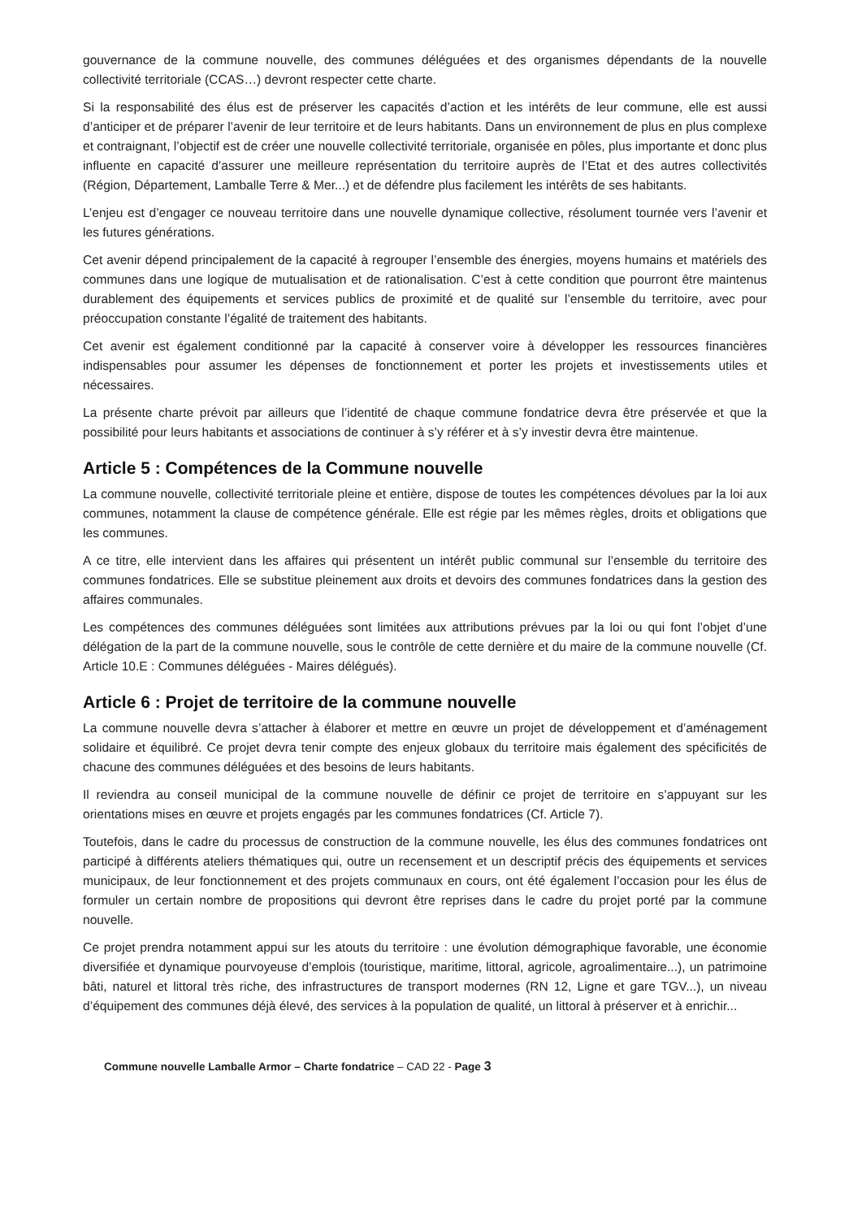gouvernance de la commune nouvelle, des communes déléguées et des organismes dépendants de la nouvelle collectivité territoriale (CCAS…) devront respecter cette charte.
Si la responsabilité des élus est de préserver les capacités d’action et les intérêts de leur commune, elle est aussi d’anticiper et de préparer l’avenir de leur territoire et de leurs habitants. Dans un environnement de plus en plus complexe et contraignant, l’objectif est de créer une nouvelle collectivité territoriale, organisée en pôles, plus importante et donc plus influente en capacité d’assurer une meilleure représentation du territoire auprès de l’Etat et des autres collectivités (Région, Département, Lamballe Terre & Mer...) et de défendre plus facilement les intérêts de ses habitants.
L’enjeu est d’engager ce nouveau territoire dans une nouvelle dynamique collective, résolument tournée vers l’avenir et les futures générations.
Cet avenir dépend principalement de la capacité à regrouper l’ensemble des énergies, moyens humains et matériels des communes dans une logique de mutualisation et de rationalisation. C’est à cette condition que pourront être maintenus durablement des équipements et services publics de proximité et de qualité sur l’ensemble du territoire, avec pour préoccupation constante l’égalité de traitement des habitants.
Cet avenir est également conditionné par la capacité à conserver voire à développer les ressources financières indispensables pour assumer les dépenses de fonctionnement et porter les projets et investissements utiles et nécessaires.
La présente charte prévoit par ailleurs que l’identité de chaque commune fondatrice devra être préservée et que la possibilité pour leurs habitants et associations de continuer à s’y référer et à s’y investir devra être maintenue.
Article 5 : Compétences de la Commune nouvelle
La commune nouvelle, collectivité territoriale pleine et entière, dispose de toutes les compétences dévolues par la loi aux communes, notamment la clause de compétence générale. Elle est régie par les mêmes règles, droits et obligations que les communes.
A ce titre, elle intervient dans les affaires qui présentent un intérêt public communal sur l’ensemble du territoire des communes fondatrices. Elle se substitue pleinement aux droits et devoirs des communes fondatrices dans la gestion des affaires communales.
Les compétences des communes déléguées sont limitées aux attributions prévues par la loi ou qui font l’objet d’une délégation de la part de la commune nouvelle, sous le contrôle de cette dernière et du maire de la commune nouvelle (Cf. Article 10.E : Communes déléguées - Maires délégués).
Article 6 : Projet de territoire de la commune nouvelle
La commune nouvelle devra s’attacher à élaborer et mettre en œuvre un projet de développement et d’aménagement solidaire et équilibré. Ce projet devra tenir compte des enjeux globaux du territoire mais également des spécificités de chacune des communes déléguées et des besoins de leurs habitants.
Il reviendra au conseil municipal de la commune nouvelle de définir ce projet de territoire en s’appuyant sur les orientations mises en œuvre et projets engagés par les communes fondatrices (Cf. Article 7).
Toutefois, dans le cadre du processus de construction de la commune nouvelle, les élus des communes fondatrices ont participé à différents ateliers thématiques qui, outre un recensement et un descriptif précis des équipements et services municipaux, de leur fonctionnement et des projets communaux en cours, ont été également l’occasion pour les élus de formuler un certain nombre de propositions qui devront être reprises dans le cadre du projet porté par la commune nouvelle.
Ce projet prendra notamment appui sur les atouts du territoire : une évolution démographique favorable, une économie diversifiée et dynamique pourvoyeuse d’emplois (touristique, maritime, littoral, agricole, agroalimentaire...), un patrimoine bâti, naturel et littoral très riche, des infrastructures de transport modernes (RN 12, Ligne et gare TGV...), un niveau d’équipement des communes déjà élevé, des services à la population de qualité, un littoral à préserver et à enrichir...
Commune nouvelle Lamballe Armor – Charte fondatrice – CAD 22 - Page 3